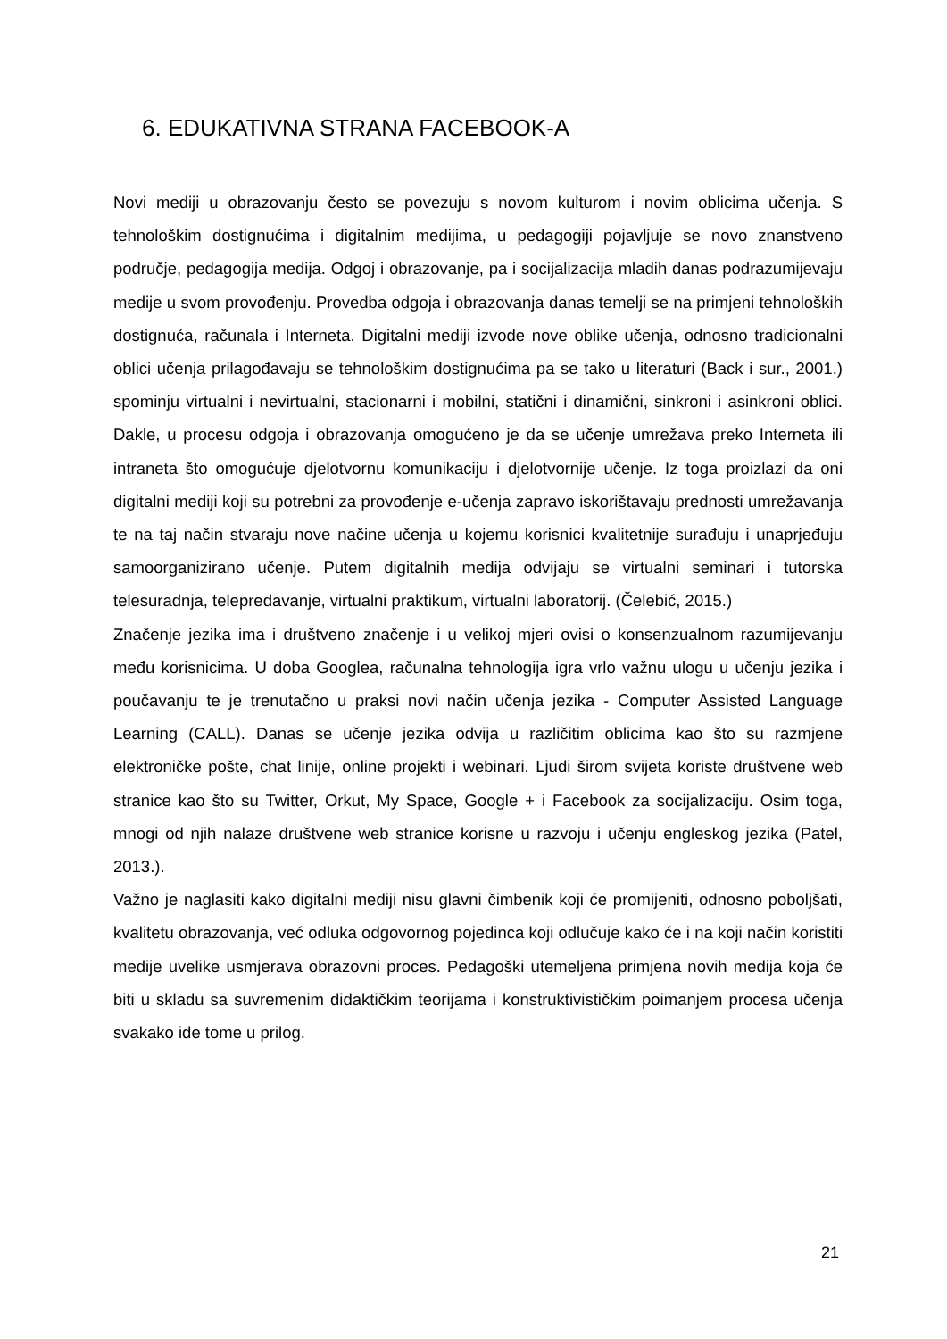6. EDUKATIVNA STRANA FACEBOOK-A
Novi mediji u obrazovanju često se povezuju s novom kulturom i novim oblicima učenja. S tehnološkim dostignućima i digitalnim medijima, u pedagogiji pojavljuje se novo znanstveno područje, pedagogija medija. Odgoj i obrazovanje, pa i socijalizacija mladih danas podrazumijevaju medije u svom provođenju. Provedba odgoja i obrazovanja danas temelji se na primjeni tehnoloških dostignuća, računala i Interneta. Digitalni mediji izvode nove oblike učenja, odnosno tradicionalni oblici učenja prilagođavaju se tehnološkim dostignućima pa se tako u literaturi (Back i sur., 2001.) spominju virtualni i nevirtualni, stacionarni i mobilni, statični i dinamični, sinkroni i asinkroni oblici. Dakle, u procesu odgoja i obrazovanja omogućeno je da se učenje umrežava preko Interneta ili intraneta što omogućuje djelotvornu komunikaciju i djelotvornije učenje. Iz toga proizlazi da oni digitalni mediji koji su potrebni za provođenje e-učenja zapravo iskorištavaju prednosti umrežavanja te na taj način stvaraju nove načine učenja u kojemu korisnici kvalitetnije surađuju i unaprjeđuju samoorganizirano učenje. Putem digitalnih medija odvijaju se virtualni seminari i tutorska telesuradnja, telepredavanje, virtualni praktikum, virtualni laboratorij. (Čelebić, 2015.)
Značenje jezika ima i društveno značenje i u velikoj mjeri ovisi o konsenzualnom razumijevanju među korisnicima. U doba Googlea, računalna tehnologija igra vrlo važnu ulogu u učenju jezika i poučavanju te je trenutačno u praksi novi način učenja jezika - Computer Assisted Language Learning (CALL). Danas se učenje jezika odvija u različitim oblicima kao što su razmjene elektroničke pošte, chat linije, online projekti i webinari. Ljudi širom svijeta koriste društvene web stranice kao što su Twitter, Orkut, My Space, Google + i Facebook za socijalizaciju. Osim toga, mnogi od njih nalaze društvene web stranice korisne u razvoju i učenju engleskog jezika (Patel, 2013.).
Važno je naglasiti kako digitalni mediji nisu glavni čimbenik koji će promijeniti, odnosno poboljšati, kvalitetu obrazovanja, već odluka odgovornog pojedinca koji odlučuje kako će i na koji način koristiti medije uvelike usmjerava obrazovni proces. Pedagoški utemeljena primjena novih medija koja će biti u skladu sa suvremenim didaktičkim teorijama i konstruktivističkim poimanjem procesa učenja svakako ide tome u prilog.
21